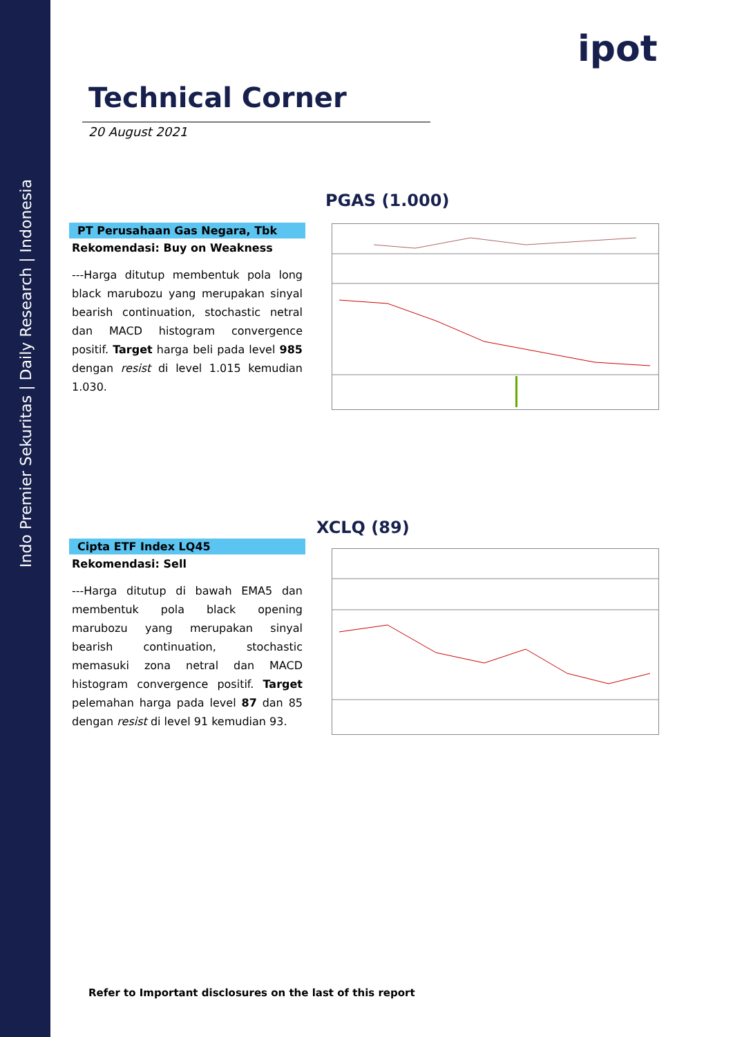Indo Premier Sekuritas | Daily Research | Indonesia
ipot
Technical Corner
20 August 2021
PGAS (1.000)
PT Perusahaan Gas Negara, Tbk
Rekomendasi: Buy on Weakness
---Harga ditutup membentuk pola long black marubozu yang merupakan sinyal bearish continuation, stochastic netral dan MACD histogram convergence positif. Target harga beli pada level 985 dengan resist di level 1.015 kemudian 1.030.
XCLQ (89)
Cipta ETF Index LQ45
Rekomendasi: Sell
---Harga ditutup di bawah EMA5 dan membentuk pola black opening marubozu yang merupakan sinyal bearish continuation, stochastic memasuki zona netral dan MACD histogram convergence positif. Target pelemahan harga pada level 87 dan 85 dengan resist di level 91 kemudian 93.
Refer to Important disclosures on the last of this report